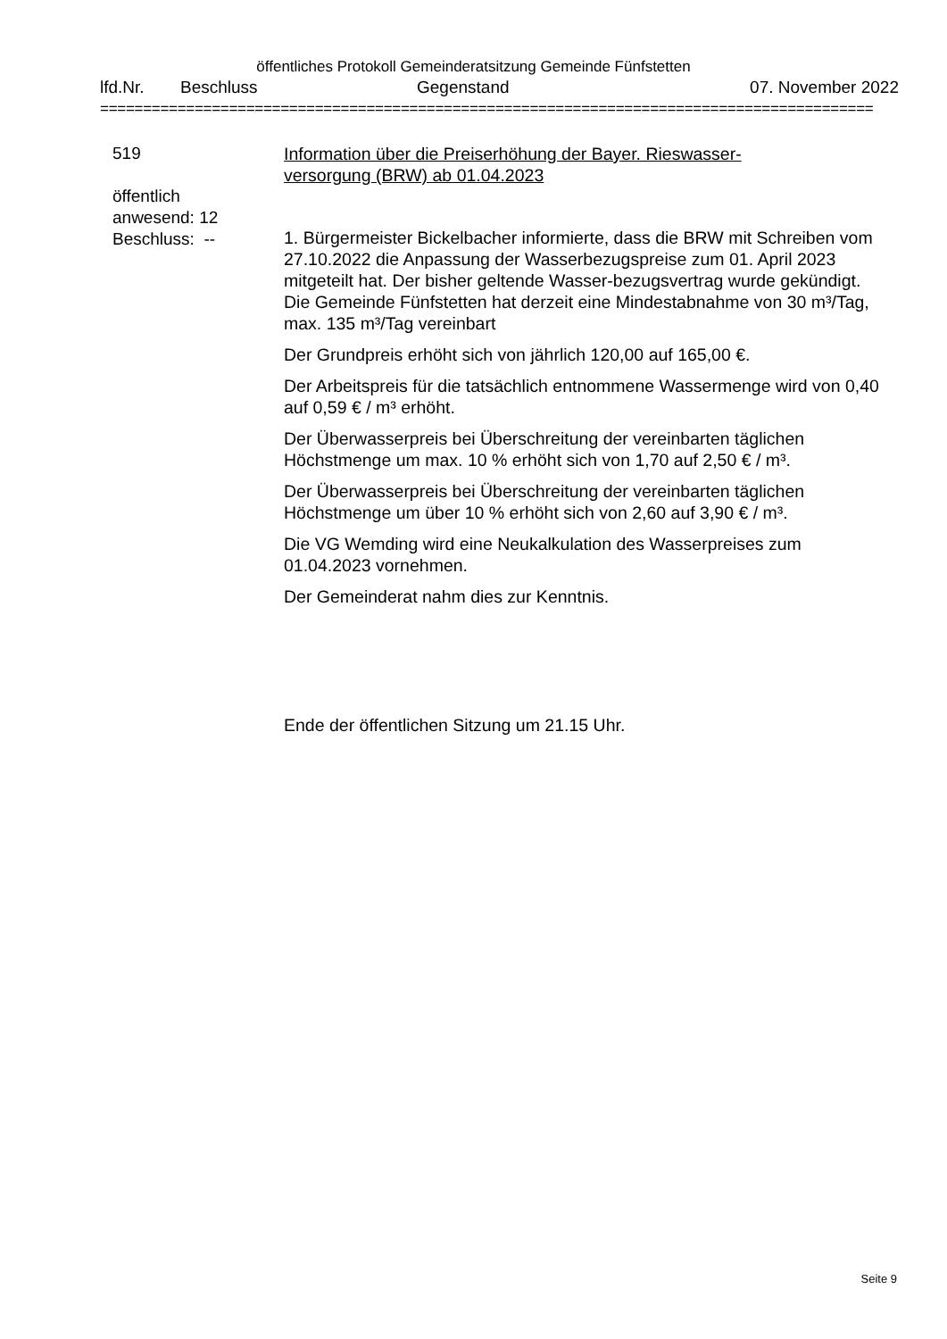öffentliches Protokoll Gemeinderatsitzung Gemeinde Fünfstetten
lfd.Nr. Beschluss Gegenstand 07. November 2022
==========================================================================================
519
öffentlich
anwesend: 12
Beschluss: --
Information über die Preiserhöhung der Bayer. Rieswasser-
versorgung (BRW) ab 01.04.2023
1. Bürgermeister Bickelbacher informierte, dass die BRW mit Schreiben vom 27.10.2022 die Anpassung der Wasserbezugspreise zum 01. April 2023 mitgeteilt hat. Der bisher geltende Wasser-bezugsvertrag wurde gekündigt. Die Gemeinde Fünfstetten hat derzeit eine Mindestabnahme von 30 m³/Tag, max. 135 m³/Tag vereinbart
Der Grundpreis erhöht sich von jährlich 120,00 auf 165,00 €.
Der Arbeitspreis für die tatsächlich entnommene Wassermenge wird von 0,40 auf 0,59 € / m³ erhöht.
Der Überwasserpreis bei Überschreitung der vereinbarten täglichen Höchstmenge um max. 10 % erhöht sich von 1,70 auf 2,50 € / m³.
Der Überwasserpreis bei Überschreitung der vereinbarten täglichen Höchstmenge um über 10 % erhöht sich von 2,60 auf 3,90 € / m³.
Die VG Wemding wird eine Neukalkulation des Wasserpreises zum 01.04.2023 vornehmen.
Der Gemeinderat nahm dies zur Kenntnis.
Ende der öffentlichen Sitzung um 21.15 Uhr.
Seite 9